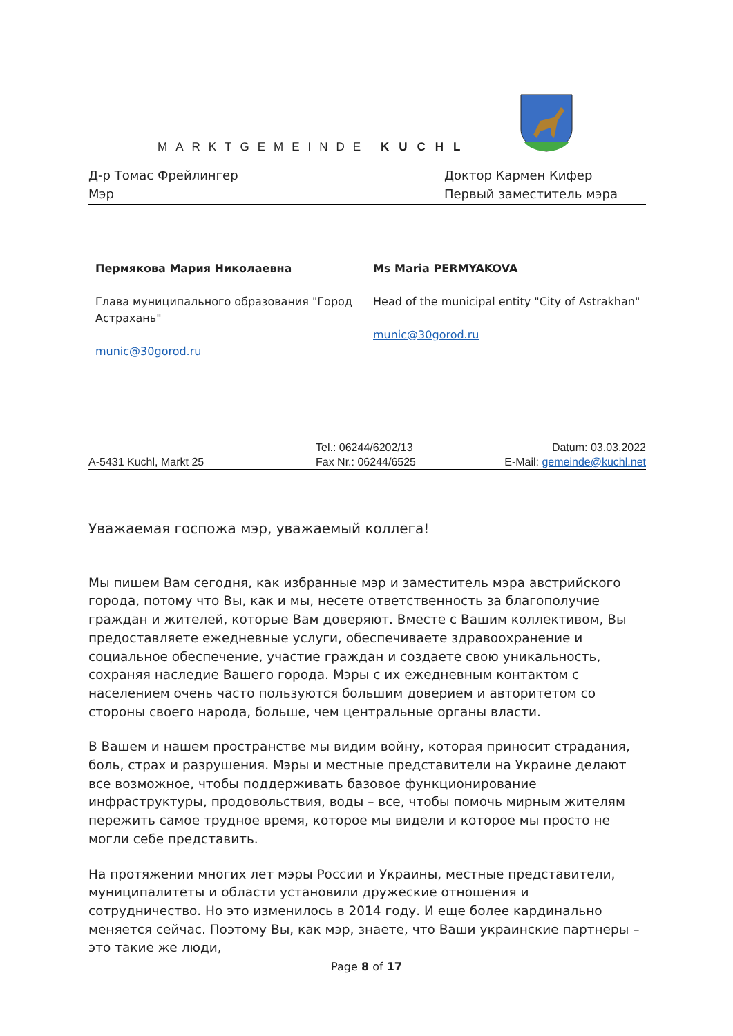MARKTGEMEINDE KUCHL
Д-р Томас Фрейлингер
Мэр
Доктор Кармен Кифер
Первый заместитель мэра
Пермякова Мария Николаевна
Глава муниципального образования "Город Астрахань"
munic@30gorod.ru
Ms Maria PERMYAKOVA
Head of the municipal entity "City of Astrakhan"
munic@30gorod.ru
A-5431 Kuchl, Markt 25
Tel.: 06244/6202/13
Fax Nr.: 06244/6525
Datum: 03.03.2022
E-Mail: gemeinde@kuchl.net
Уважаемая госпожа мэр, уважаемый коллега!
Мы пишем Вам сегодня, как избранные мэр и заместитель мэра австрийского города, потому что Вы, как и мы, несете ответственность за благополучие граждан и жителей, которые Вам доверяют. Вместе с Вашим коллективом, Вы предоставляете ежедневные услуги, обеспечиваете здравоохранение и социальное обеспечение, участие граждан и создаете свою уникальность, сохраняя наследие Вашего города. Мэры с их ежедневным контактом с населением очень часто пользуются большим доверием и авторитетом со стороны своего народа, больше, чем центральные органы власти.
В Вашем и нашем пространстве мы видим войну, которая приносит страдания, боль, страх и разрушения. Мэры и местные представители на Украине делают все возможное, чтобы поддерживать базовое функционирование инфраструктуры, продовольствия, воды – все, чтобы помочь мирным жителям пережить самое трудное время, которое мы видели и которое мы просто не могли себе представить.
На протяжении многих лет мэры России и Украины, местные представители, муниципалитеты и области установили дружеские отношения и сотрудничество. Но это изменилось в 2014 году. И еще более кардинально меняется сейчас. Поэтому Вы, как мэр, знаете, что Ваши украинские партнеры – это такие же люди,
Page 8 of 17